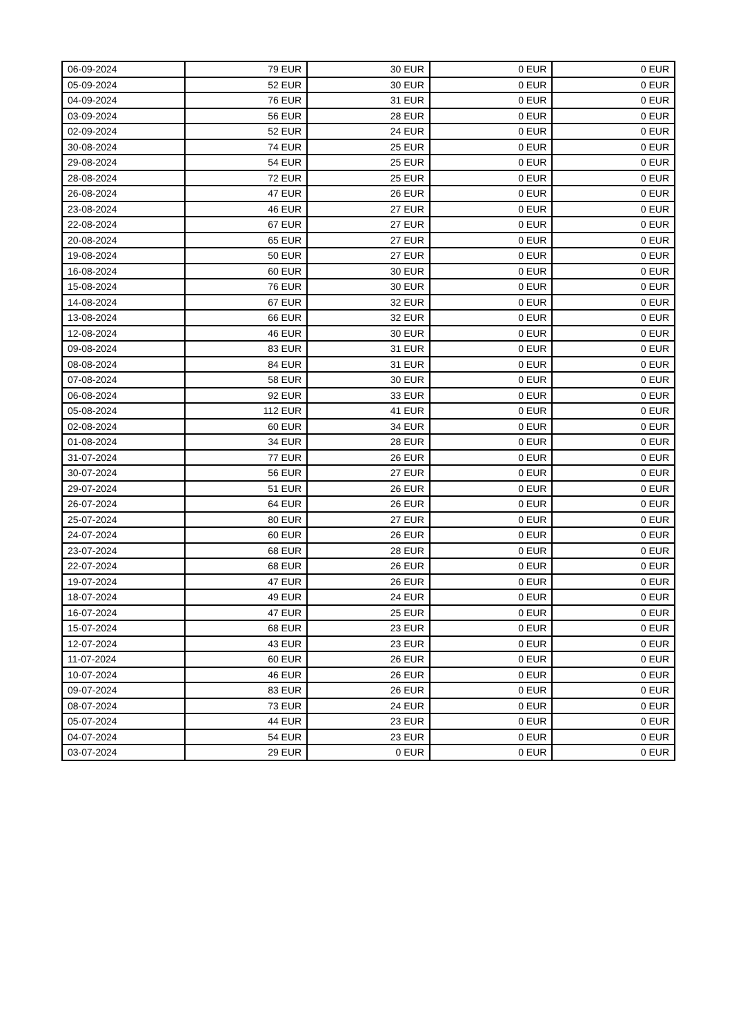| 06-09-2024 | 79 EUR | 30 EUR | 0 EUR | 0 EUR |
| 05-09-2024 | 52 EUR | 30 EUR | 0 EUR | 0 EUR |
| 04-09-2024 | 76 EUR | 31 EUR | 0 EUR | 0 EUR |
| 03-09-2024 | 56 EUR | 28 EUR | 0 EUR | 0 EUR |
| 02-09-2024 | 52 EUR | 24 EUR | 0 EUR | 0 EUR |
| 30-08-2024 | 74 EUR | 25 EUR | 0 EUR | 0 EUR |
| 29-08-2024 | 54 EUR | 25 EUR | 0 EUR | 0 EUR |
| 28-08-2024 | 72 EUR | 25 EUR | 0 EUR | 0 EUR |
| 26-08-2024 | 47 EUR | 26 EUR | 0 EUR | 0 EUR |
| 23-08-2024 | 46 EUR | 27 EUR | 0 EUR | 0 EUR |
| 22-08-2024 | 67 EUR | 27 EUR | 0 EUR | 0 EUR |
| 20-08-2024 | 65 EUR | 27 EUR | 0 EUR | 0 EUR |
| 19-08-2024 | 50 EUR | 27 EUR | 0 EUR | 0 EUR |
| 16-08-2024 | 60 EUR | 30 EUR | 0 EUR | 0 EUR |
| 15-08-2024 | 76 EUR | 30 EUR | 0 EUR | 0 EUR |
| 14-08-2024 | 67 EUR | 32 EUR | 0 EUR | 0 EUR |
| 13-08-2024 | 66 EUR | 32 EUR | 0 EUR | 0 EUR |
| 12-08-2024 | 46 EUR | 30 EUR | 0 EUR | 0 EUR |
| 09-08-2024 | 83 EUR | 31 EUR | 0 EUR | 0 EUR |
| 08-08-2024 | 84 EUR | 31 EUR | 0 EUR | 0 EUR |
| 07-08-2024 | 58 EUR | 30 EUR | 0 EUR | 0 EUR |
| 06-08-2024 | 92 EUR | 33 EUR | 0 EUR | 0 EUR |
| 05-08-2024 | 112 EUR | 41 EUR | 0 EUR | 0 EUR |
| 02-08-2024 | 60 EUR | 34 EUR | 0 EUR | 0 EUR |
| 01-08-2024 | 34 EUR | 28 EUR | 0 EUR | 0 EUR |
| 31-07-2024 | 77 EUR | 26 EUR | 0 EUR | 0 EUR |
| 30-07-2024 | 56 EUR | 27 EUR | 0 EUR | 0 EUR |
| 29-07-2024 | 51 EUR | 26 EUR | 0 EUR | 0 EUR |
| 26-07-2024 | 64 EUR | 26 EUR | 0 EUR | 0 EUR |
| 25-07-2024 | 80 EUR | 27 EUR | 0 EUR | 0 EUR |
| 24-07-2024 | 60 EUR | 26 EUR | 0 EUR | 0 EUR |
| 23-07-2024 | 68 EUR | 28 EUR | 0 EUR | 0 EUR |
| 22-07-2024 | 68 EUR | 26 EUR | 0 EUR | 0 EUR |
| 19-07-2024 | 47 EUR | 26 EUR | 0 EUR | 0 EUR |
| 18-07-2024 | 49 EUR | 24 EUR | 0 EUR | 0 EUR |
| 16-07-2024 | 47 EUR | 25 EUR | 0 EUR | 0 EUR |
| 15-07-2024 | 68 EUR | 23 EUR | 0 EUR | 0 EUR |
| 12-07-2024 | 43 EUR | 23 EUR | 0 EUR | 0 EUR |
| 11-07-2024 | 60 EUR | 26 EUR | 0 EUR | 0 EUR |
| 10-07-2024 | 46 EUR | 26 EUR | 0 EUR | 0 EUR |
| 09-07-2024 | 83 EUR | 26 EUR | 0 EUR | 0 EUR |
| 08-07-2024 | 73 EUR | 24 EUR | 0 EUR | 0 EUR |
| 05-07-2024 | 44 EUR | 23 EUR | 0 EUR | 0 EUR |
| 04-07-2024 | 54 EUR | 23 EUR | 0 EUR | 0 EUR |
| 03-07-2024 | 29 EUR | 0 EUR | 0 EUR | 0 EUR |